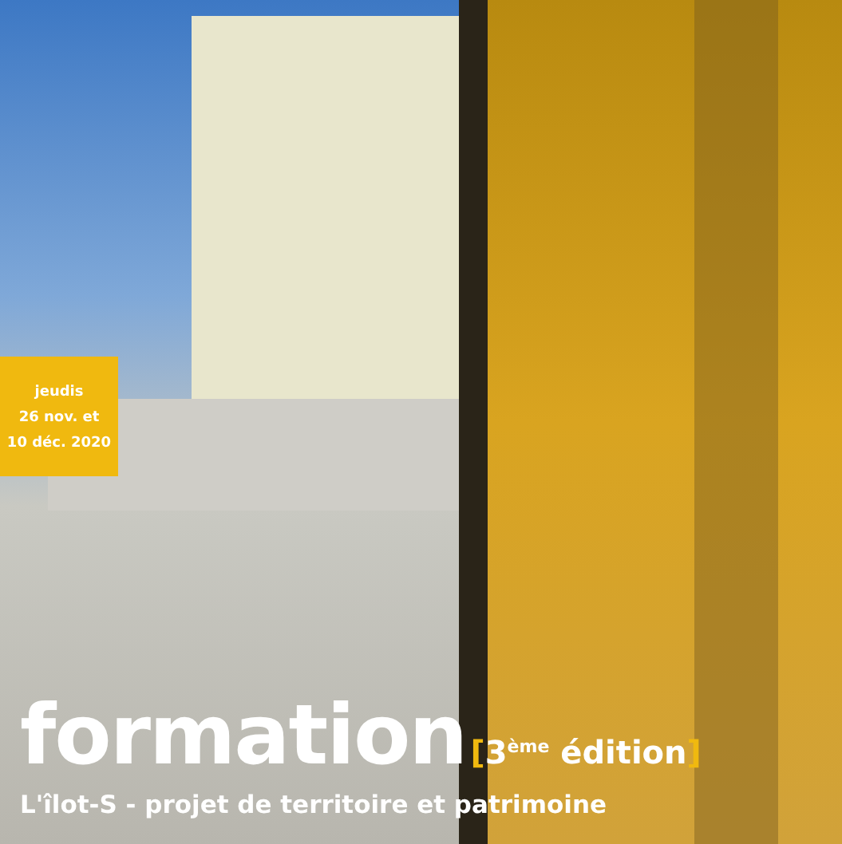jeudis
26 nov. et
10 déc. 2020
formation
[3<sup>ème</sup> édition]
L'îlot-S - projet de territoire et patrimoine